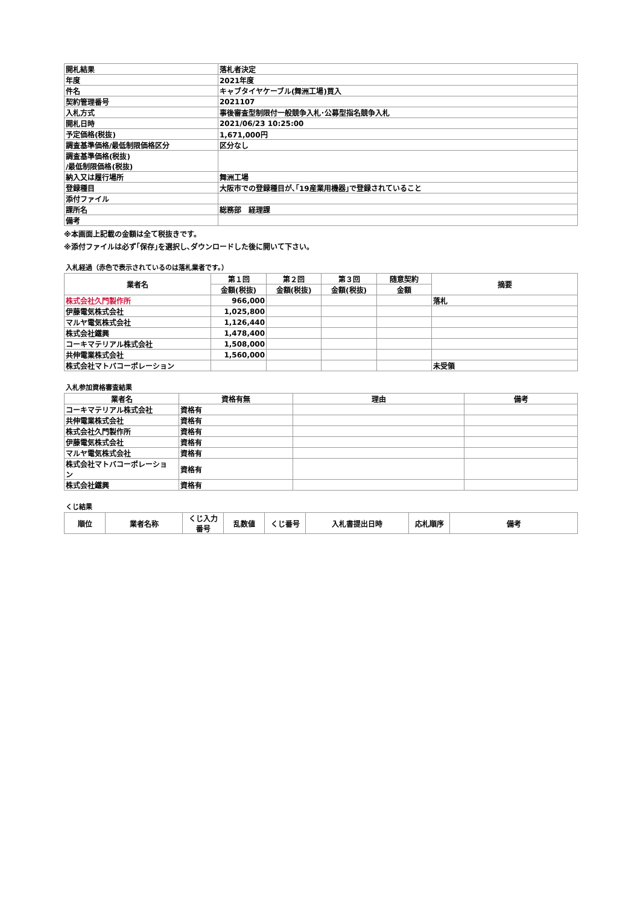| 開札結果 | 落札者決定 |
| 年度 | 2021年度 |
| 件名 | キャブタイヤケーブル(舞洲工場)買入 |
| 契約管理番号 | 2021107 |
| 入札方式 | 事後審査型制限付一般競争入札･公募型指名競争入札 |
| 開札日時 | 2021/06/23 10:25:00 |
| 予定価格(税抜) | 1,671,000円 |
| 調査基準価格/最低制限価格区分 | 区分なし |
| 調査基準価格(税抜) /最低制限価格(税抜) | |
| 納入又は履行場所 | 舞洲工場 |
| 登録種目 | 大阪市での登録種目が､｢19産業用機器｣で登録されていること |
| 添付ファイル | |
| 課所名 | 総務部 経理課 |
| 備考 | |
※本画面上記載の金額は全て税抜きです。
※添付ファイルは必ず｢保存｣を選択し､ダウンロードした後に開いて下さい。
入札経過（赤色で表示されているのは落札業者です。）
| 業者名 | 第１回 | 第２回 | 第３回 | 随意契約 | 摘要 |
| --- | --- | --- | --- | --- | --- |
| | 金額(税抜) | 金額(税抜) | 金額(税抜) | 金額 | |
| 株式会社久門製作所 | 966,000 | | | | 落札 |
| 伊藤電気株式会社 | 1,025,800 | | | | |
| マルヤ電気株式会社 | 1,126,440 | | | | |
| 株式会社鐵興 | 1,478,400 | | | | |
| コーキマテリアル株式会社 | 1,508,000 | | | | |
| 共伸電業株式会社 | 1,560,000 | | | | |
| 株式会社マトバコーポレーション | | | | | 未受領 |
入札参加資格審査結果
| 業者名 | 資格有無 | 理由 | 備考 |
| --- | --- | --- | --- |
| コーキマテリアル株式会社 | 資格有 | | |
| 共伸電業株式会社 | 資格有 | | |
| 株式会社久門製作所 | 資格有 | | |
| 伊藤電気株式会社 | 資格有 | | |
| マルヤ電気株式会社 | 資格有 | | |
| 株式会社マトバコーポレーショ ン | 資格有 | | |
| 株式会社鐵興 | 資格有 | | |
くじ結果
| 順位 | 業者名称 | くじ入力 番号 | 乱数値 | くじ番号 | 入札書提出日時 | 応札順序 | 備考 |
| --- | --- | --- | --- | --- | --- | --- | --- |